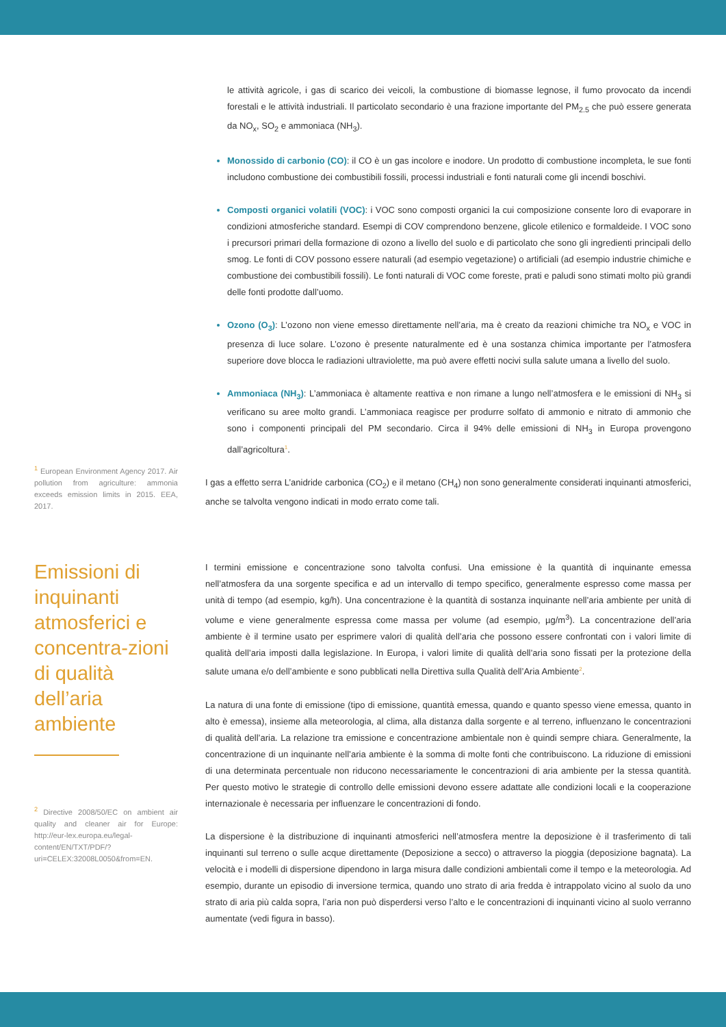<sup>1</sup> European Environment Agency 2017. Air pollution from agriculture: ammonia exceeds emission limits in 2015. EEA, 2017.
le attività agricole, i gas di scarico dei veicoli, la combustione di biomasse legnose, il fumo provocato da incendi forestali e le attività industriali. Il particolato secondario è una frazione importante del PM<sub>2.5</sub> che può essere generata da NO<sub>x</sub>, SO<sub>2</sub> e ammoniaca (NH<sub>3</sub>).
Monossido di carbonio (CO): il CO è un gas incolore e inodore. Un prodotto di combustione incompleta, le sue fonti includono combustione dei combustibili fossili, processi industriali e fonti naturali come gli incendi boschivi.
Composti organici volatili (VOC): i VOC sono composti organici la cui composizione consente loro di evaporare in condizioni atmosferiche standard. Esempi di COV comprendono benzene, glicole etilenico e formaldeide. I VOC sono i precursori primari della formazione di ozono a livello del suolo e di particolato che sono gli ingredienti principali dello smog. Le fonti di COV possono essere naturali (ad esempio vegetazione) o artificiali (ad esempio industrie chimiche e combustione dei combustibili fossili). Le fonti naturali di VOC come foreste, prati e paludi sono stimati molto più grandi delle fonti prodotte dall’uomo.
Ozono (O<sub>3</sub>): L’ozono non viene emesso direttamente nell’aria, ma è creato da reazioni chimiche tra NO<sub>x</sub> e VOC in presenza di luce solare. L’ozono è presente naturalmente ed è una sostanza chimica importante per l’atmosfera superiore dove blocca le radiazioni ultraviolette, ma può avere effetti nocivi sulla salute umana a livello del suolo.
Ammoniaca (NH<sub>3</sub>): L’ammoniaca è altamente reattiva e non rimane a lungo nell’atmosfera e le emissioni di NH<sub>3</sub> si verificano su aree molto grandi. L’ammoniaca reagisce per produrre solfato di ammonio e nitrato di ammonio che sono i componenti principali del PM secondario. Circa il 94% delle emissioni di NH<sub>3</sub> in Europa provengono dall’agricoltura<sup>1</sup>.
I gas a effetto serra L’anidride carbonica (CO<sub>2</sub>) e il metano (CH<sub>4</sub>) non sono generalmente considerati inquinanti atmosferici, anche se talvolta vengono indicati in modo errato come tali.
Emissioni di inquinanti atmosferici e concentra-zioni di qualità dell’aria ambiente
<sup>2</sup> Directive 2008/50/EC on ambient air quality and cleaner air for Europe: http://eur-lex.europa.eu/legal-content/EN/TXT/PDF/?uri=CELEX:32008L0050&from=EN.
I termini emissione e concentrazione sono talvolta confusi. Una emissione è la quantità di inquinante emessa nell’atmosfera da una sorgente specifica e ad un intervallo di tempo specifico, generalmente espresso come massa per unità di tempo (ad esempio, kg/h). Una concentrazione è la quantità di sostanza inquinante nell’aria ambiente per unità di volume e viene generalmente espressa come massa per volume (ad esempio, µg/m<sup>3</sup>). La concentrazione dell’aria ambiente è il termine usato per esprimere valori di qualità dell’aria che possono essere confrontati con i valori limite di qualità dell’aria imposti dalla legislazione. In Europa, i valori limite di qualità dell’aria sono fissati per la protezione della salute umana e/o dell’ambiente e sono pubblicati nella Direttiva sulla Qualità dell’Aria Ambiente<sup>2</sup>.
La natura di una fonte di emissione (tipo di emissione, quantità emessa, quando e quanto spesso viene emessa, quanto in alto è emessa), insieme alla meteorologia, al clima, alla distanza dalla sorgente e al terreno, influenzano le concentrazioni di qualità dell’aria. La relazione tra emissione e concentrazione ambientale non è quindi sempre chiara. Generalmente, la concentrazione di un inquinante nell’aria ambiente è la somma di molte fonti che contribuiscono. La riduzione di emissioni di una determinata percentuale non riducono necessariamente le concentrazioni di aria ambiente per la stessa quantità. Per questo motivo le strategie di controllo delle emissioni devono essere adattate alle condizioni locali e la cooperazione internazionale è necessaria per influenzare le concentrazioni di fondo.
La dispersione è la distribuzione di inquinanti atmosferici nell’atmosfera mentre la deposizione è il trasferimento di tali inquinanti sul terreno o sulle acque direttamente (Deposizione a secco) o attraverso la pioggia (deposizione bagnata). La velocità e i modelli di dispersione dipendono in larga misura dalle condizioni ambientali come il tempo e la meteorologia. Ad esempio, durante un episodio di inversione termica, quando uno strato di aria fredda è intrappolato vicino al suolo da uno strato di aria più calda sopra, l’aria non può disperdersi verso l’alto e le concentrazioni di inquinanti vicino al suolo verranno aumentate (vedi figura in basso).